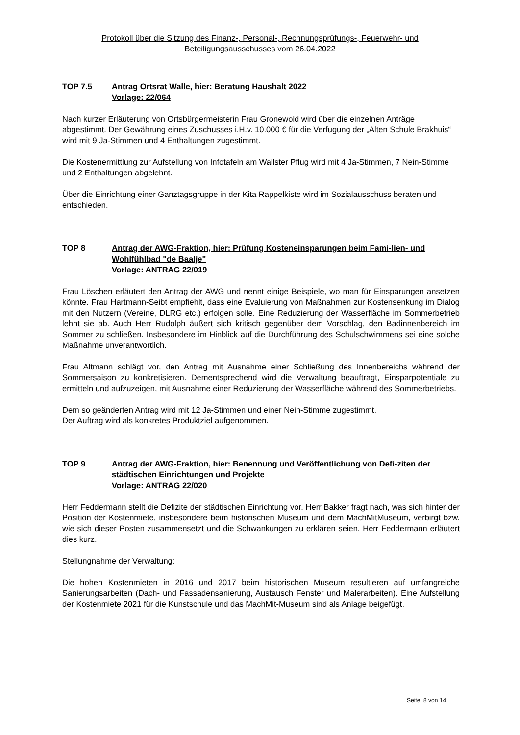Protokoll über die Sitzung des Finanz-, Personal-, Rechnungsprüfungs-, Feuerwehr- und Beteiligungsausschusses vom 26.04.2022
TOP 7.5 Antrag Ortsrat Walle, hier: Beratung Haushalt 2022
Vorlage: 22/064
Nach kurzer Erläuterung von Ortsbürgermeisterin Frau Gronewold wird über die einzelnen Anträge abgestimmt. Der Gewährung eines Zuschusses i.H.v. 10.000 € für die Verfugung der „Alten Schule Brakhuis“ wird mit 9 Ja-Stimmen und 4 Enthaltungen zugestimmt.
Die Kostenermittlung zur Aufstellung von Infotafeln am Wallster Pflug wird mit 4 Ja-Stimmen, 7 Nein-Stimme und 2 Enthaltungen abgelehnt.
Über die Einrichtung einer Ganztagsgruppe in der Kita Rappelkiste wird im Sozialausschuss beraten und entschieden.
TOP 8 Antrag der AWG-Fraktion, hier: Prüfung Kosteneinsparungen beim Fami-lien- und Wohlfühlbad "de Baalje"
Vorlage: ANTRAG 22/019
Frau Löschen erläutert den Antrag der AWG und nennt einige Beispiele, wo man für Einsparungen ansetzen könnte. Frau Hartmann-Seibt empfiehlt, dass eine Evaluierung von Maßnahmen zur Kostensenkung im Dialog mit den Nutzern (Vereine, DLRG etc.) erfolgen solle. Eine Reduzierung der Wasserfläche im Sommerbetrieb lehnt sie ab. Auch Herr Rudolph äußert sich kritisch gegenüber dem Vorschlag, den Badinnenbereich im Sommer zu schließen. Insbesondere im Hinblick auf die Durchführung des Schulschwimmens sei eine solche Maßnahme unverantwortlich.
Frau Altmann schlägt vor, den Antrag mit Ausnahme einer Schließung des Innenbereichs während der Sommersaison zu konkretisieren. Dementsprechend wird die Verwaltung beauftragt, Einsparpotentiale zu ermitteln und aufzuzeigen, mit Ausnahme einer Reduzierung der Wasserfläche während des Sommerbetriebs.
Dem so geänderten Antrag wird mit 12 Ja-Stimmen und einer Nein-Stimme zugestimmt.
Der Auftrag wird als konkretes Produktziel aufgenommen.
TOP 9 Antrag der AWG-Fraktion, hier: Benennung und Veröffentlichung von Defi-ziten der städtischen Einrichtungen und Projekte
Vorlage: ANTRAG 22/020
Herr Feddermann stellt die Defizite der städtischen Einrichtung vor. Herr Bakker fragt nach, was sich hinter der Position der Kostenmiete, insbesondere beim historischen Museum und dem MachMitMuseum, verbirgt bzw. wie sich dieser Posten zusammensetzt und die Schwankungen zu erklären seien. Herr Feddermann erläutert dies kurz.
Stellungnahme der Verwaltung:
Die hohen Kostenmieten in 2016 und 2017 beim historischen Museum resultieren auf umfangreiche Sanierungsarbeiten (Dach- und Fassadensanierung, Austausch Fenster und Malerarbeiten). Eine Aufstellung der Kostenmiete 2021 für die Kunstschule und das MachMit-Museum sind als Anlage beigefügt.
Seite: 8 von 14